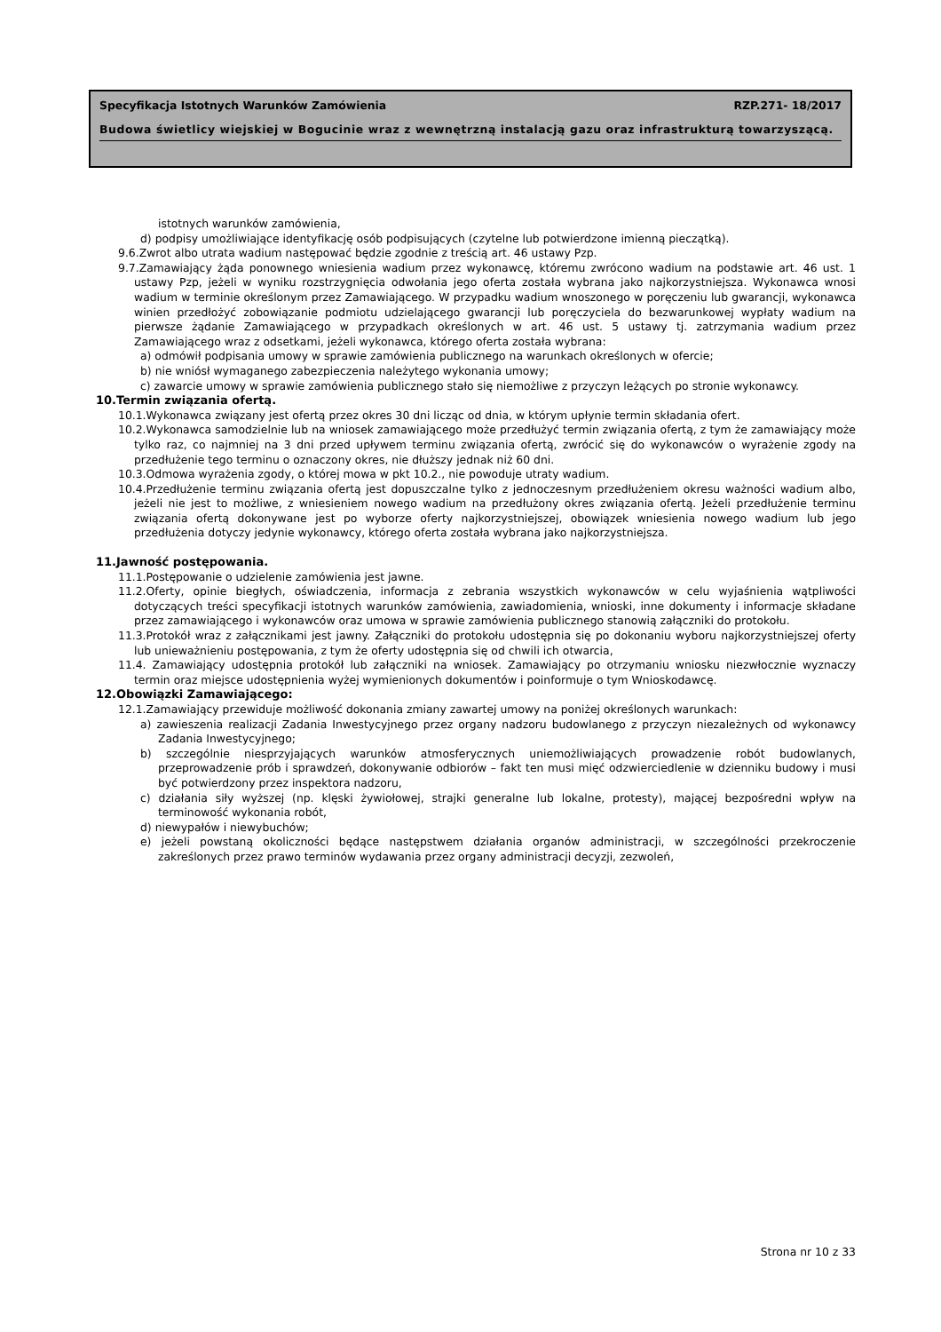Specyfikacja Istotnych Warunków Zamówienia RZP.271- 18/2017
Budowa świetlicy wiejskiej w Bogucinie wraz z wewnętrzną instalacją gazu oraz infrastrukturą towarzyszącą.
istotnych warunków zamówienia,
d) podpisy umożliwiające identyfikację osób podpisujących (czytelne lub potwierdzone imienną pieczątką).
9.6.Zwrot albo utrata wadium następować będzie zgodnie z treścią art. 46 ustawy Pzp.
9.7.Zamawiający żąda ponownego wniesienia wadium przez wykonawcę, któremu zwrócono wadium na podstawie art. 46 ust. 1 ustawy Pzp, jeżeli w wyniku rozstrzygnięcia odwołania jego oferta została wybrana jako najkorzystniejsza. Wykonawca wnosi wadium w terminie określonym przez Zamawiającego. W przypadku wadium wnoszonego w poręczeniu lub gwarancji, wykonawca winien przedłożyć zobowiązanie podmiotu udzielającego gwarancji lub poręczyciela do bezwarunkowej wypłaty wadium na pierwsze żądanie Zamawiającego w przypadkach określonych w art. 46 ust. 5 ustawy tj. zatrzymania wadium przez Zamawiającego wraz z odsetkami, jeżeli wykonawca, którego oferta została wybrana:
a) odmówił podpisania umowy w sprawie zamówienia publicznego na warunkach określonych w ofercie;
b) nie wniósł wymaganego zabezpieczenia należytego wykonania umowy;
c) zawarcie umowy w sprawie zamówienia publicznego stało się niemożliwe z przyczyn leżących po stronie wykonawcy.
10.Termin związania ofertą.
10.1.Wykonawca związany jest ofertą przez okres 30 dni licząc od dnia, w którym upłynie termin składania ofert.
10.2.Wykonawca samodzielnie lub na wniosek zamawiającego może przedłużyć termin związania ofertą, z tym że zamawiający może tylko raz, co najmniej na 3 dni przed upływem terminu związania ofertą, zwrócić się do wykonawców o wyrażenie zgody na przedłużenie tego terminu o oznaczony okres, nie dłuższy jednak niż 60 dni.
10.3.Odmowa wyrażenia zgody, o której mowa w pkt 10.2., nie powoduje utraty wadium.
10.4.Przedłużenie terminu związania ofertą jest dopuszczalne tylko z jednoczesnym przedłużeniem okresu ważności wadium albo, jeżeli nie jest to możliwe, z wniesieniem nowego wadium na przedłużony okres związania ofertą. Jeżeli przedłużenie terminu związania ofertą dokonywane jest po wyborze oferty najkorzystniejszej, obowiązek wniesienia nowego wadium lub jego przedłużenia dotyczy jedynie wykonawcy, którego oferta została wybrana jako najkorzystniejsza.
11.Jawność postępowania.
11.1.Postępowanie o udzielenie zamówienia jest jawne.
11.2.Oferty, opinie biegłych, oświadczenia, informacja z zebrania wszystkich wykonawców w celu wyjaśnienia wątpliwości dotyczących treści specyfikacji istotnych warunków zamówienia, zawiadomienia, wnioski, inne dokumenty i informacje składane przez zamawiającego i wykonawców oraz umowa w sprawie zamówienia publicznego stanowią załączniki do protokołu.
11.3.Protokół wraz z załącznikami jest jawny. Załączniki do protokołu udostępnia się po dokonaniu wyboru najkorzystniejszej oferty lub unieważnieniu postępowania, z tym że oferty udostępnia się od chwili ich otwarcia,
11.4. Zamawiający udostępnia protokół lub załączniki na wniosek. Zamawiający po otrzymaniu wniosku niezwłocznie wyznaczy termin oraz miejsce udostępnienia wyżej wymienionych dokumentów i poinformuje o tym Wnioskodawcę.
12.Obowiązki Zamawiającego:
12.1.Zamawiający przewiduje możliwość dokonania zmiany zawartej umowy na poniżej określonych warunkach:
a) zawieszenia realizacji Zadania Inwestycyjnego przez organy nadzoru budowlanego z przyczyn niezależnych od wykonawcy Zadania Inwestycyjnego;
b) szczególnie niesprzyjających warunków atmosferycznych uniemożliwiających prowadzenie robót budowlanych, przeprowadzenie prób i sprawdzeń, dokonywanie odbiorów – fakt ten musi mięć odzwierciedlenie w dzienniku budowy i musi być potwierdzony przez inspektora nadzoru,
c) działania siły wyższej (np. klęski żywiołowej, strajki generalne lub lokalne, protesty), mającej bezpośredni wpływ na terminowość wykonania robót,
d) niewypałów i niewybuchów;
e) jeżeli powstaną okoliczności będące następstwem działania organów administracji, w szczególności przekroczenie zakreślonych przez prawo terminów wydawania przez organy administracji decyzji, zezwoleń,
Strona nr 10 z 33